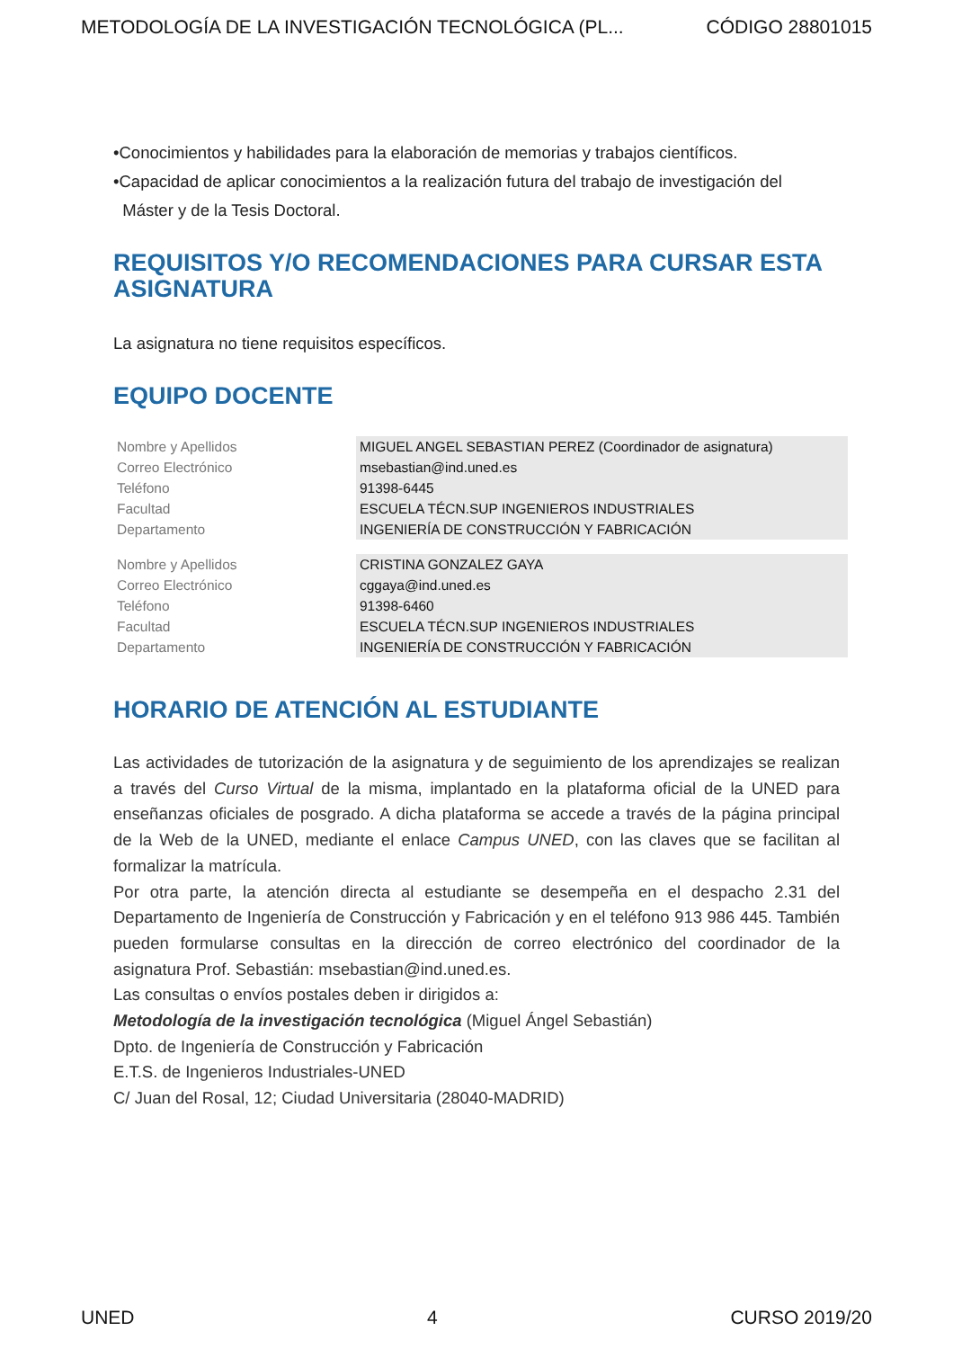METODOLOGÍA DE LA INVESTIGACIÓN TECNOLÓGICA (PL... CÓDIGO 28801015
•Conocimientos y habilidades para la elaboración de memorias y trabajos científicos.
•Capacidad de aplicar conocimientos a la realización futura del trabajo de investigación del
Máster y de la Tesis Doctoral.
REQUISITOS Y/O RECOMENDACIONES PARA CURSAR ESTA ASIGNATURA
La asignatura no tiene requisitos específicos.
EQUIPO DOCENTE
| Nombre y Apellidos | MIGUEL ANGEL SEBASTIAN PEREZ (Coordinador de asignatura) |
| Correo Electrónico | msebastian@ind.uned.es |
| Teléfono | 91398-6445 |
| Facultad | ESCUELA TÉCN.SUP INGENIEROS INDUSTRIALES |
| Departamento | INGENIERÍA DE CONSTRUCCIÓN Y FABRICACIÓN |
| Nombre y Apellidos | CRISTINA GONZALEZ GAYA |
| Correo Electrónico | cggaya@ind.uned.es |
| Teléfono | 91398-6460 |
| Facultad | ESCUELA TÉCN.SUP INGENIEROS INDUSTRIALES |
| Departamento | INGENIERÍA DE CONSTRUCCIÓN Y FABRICACIÓN |
HORARIO DE ATENCIÓN AL ESTUDIANTE
Las actividades de tutorización de la asignatura y de seguimiento de los aprendizajes se realizan a través del Curso Virtual de la misma, implantado en la plataforma oficial de la UNED para enseñanzas oficiales de posgrado. A dicha plataforma se accede a través de la página principal de la Web de la UNED, mediante el enlace Campus UNED, con las claves que se facilitan al formalizar la matrícula.
Por otra parte, la atención directa al estudiante se desempeña en el despacho 2.31 del Departamento de Ingeniería de Construcción y Fabricación y en el teléfono 913 986 445. También pueden formularse consultas en la dirección de correo electrónico del coordinador de la asignatura Prof. Sebastián: msebastian@ind.uned.es.
Las consultas o envíos postales deben ir dirigidos a:
Metodología de la investigación tecnológica (Miguel Ángel Sebastián)
Dpto. de Ingeniería de Construcción y Fabricación
E.T.S. de Ingenieros Industriales-UNED
C/ Juan del Rosal, 12; Ciudad Universitaria (28040-MADRID)
UNED 4 CURSO 2019/20